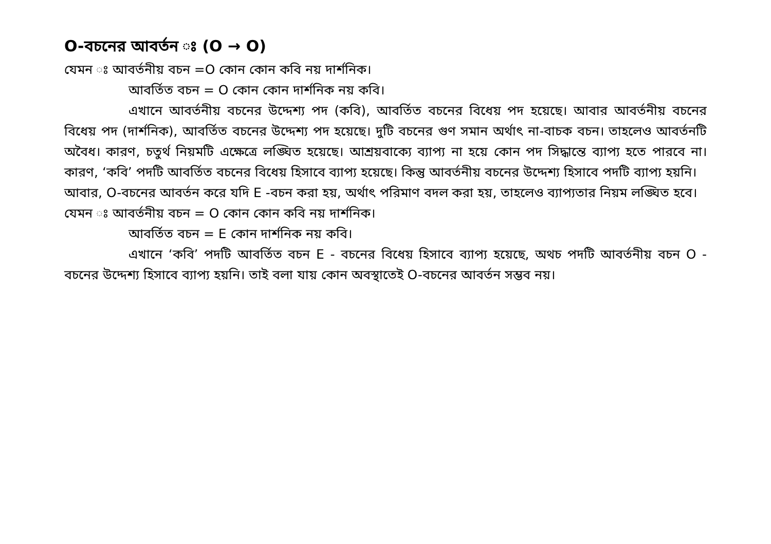O-বচনের আবর্তন ঃ (O → O)
যেমন ঃ আবর্তনীয় বচন =O কোন কোন কবি নয় দার্শনিক।
আবর্তিত বচন = O কোন কোন দার্শনিক নয় কবি।
এখানে আবর্তনীয় বচনের উদ্দেশ্য পদ (কবি), আবর্তিত বচনের বিধেয় পদ হয়েছে। আবার আবর্তনীয় বচনের বিধেয় পদ (দার্শনিক), আবর্তিত বচনের উদ্দেশ্য পদ হয়েছে। দুটি বচনের গুণ সমান অর্থাৎ না-বাচক বচন। তাহলেও আবর্তনটি অবৈধ। কারণ, চতুর্থ নিয়মটি এক্ষেত্রে লঙ্ঘিত হয়েছে। আশ্রয়বাক্যে ব্যাপ্য না হয়ে কোন পদ সিদ্ধান্তে ব্যাপ্য হতে পারবে না। কারণ, ‘কবি’ পদটি আবর্তিত বচনের বিধেয় হিসাবে ব্যাপ্য হয়েছে। কিন্তু আবর্তনীয় বচনের উদ্দেশ্য হিসাবে পদটি ব্যাপ্য হয়নি।
আবার, O-বচনের আবর্তন করে যদি E -বচন করা হয়, অর্থাৎ পরিমাণ বদল করা হয়, তাহলেও ব্যাপ্যতার নিয়ম লঙ্ঘিত হবে।
যেমন ঃ আবর্তনীয় বচন = O কোন কোন কবি নয় দার্শনিক।
আবর্তিত বচন = E কোন দার্শনিক নয় কবি।
এখানে ‘কবি’ পদটি আবর্তিত বচন E - বচনের বিধেয় হিসাবে ব্যাপ্য হয়েছে, অথচ পদটি আবর্তনীয় বচন O - বচনের উদ্দেশ্য হিসাবে ব্যাপ্য হয়নি। তাই বলা যায় কোন অবস্থাতেই O-বচনের আবর্তন সম্ভব নয়।